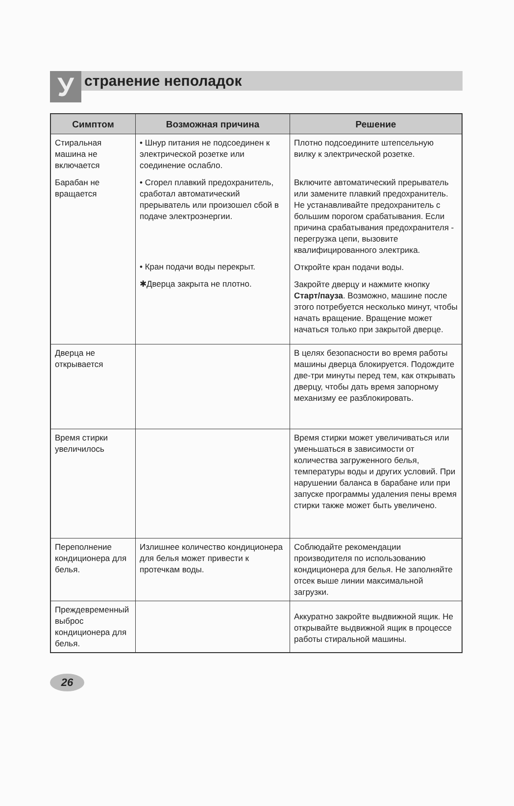У
странение неполадок
| Симптом | Возможная причина | Решение |
| --- | --- | --- |
| Стиральная машина не включается | • Шнур питания не подсоединен к электрической розетке или соединение ослабло. | Плотно подсоедините штепсельную вилку к электрической розетке. |
| Барабан не вращается | • Сгорел плавкий предохранитель, сработал автоматический прерыватель или произошел сбой в подаче электроэнергии. • Кран подачи воды перекрыт. ✱Дверца закрыта не плотно. | Включите автоматический прерыватель или замените плавкий предохранитель. Не устанавливайте предохранитель с большим порогом срабатывания. Если причина срабатывания предохранителя - перегрузка цепи, вызовите квалифицированного электрика. Откройте кран подачи воды. Закройте дверцу и нажмите кнопку Старт/пауза . Возможно, машине после этого потребуется несколько минут, чтобы начать вращение. Вращение может начаться только при закрытой дверце. |
| Дверца не открывается | | В целях безопасности во время работы машины дверца блокируется. Подождите две-три минуты перед тем, как открывать дверцу, чтобы дать время запорному механизму ее разблокировать. |
| Время стирки увеличилось | | Время стирки может увеличиваться или уменьшаться в зависимости от количества загруженного белья, температуры воды и других условий. При нарушении баланса в барабане или при запуске программы удаления пены время стирки также может быть увеличено. |
| Переполнение кондиционера для белья. | Излишнее количество кондиционера для белья может привести к протечкам воды. | Соблюдайте рекомендации производителя по использованию кондиционера для белья. Не заполняйте отсек выше линии максимальной загрузки. |
| Преждевременный выброс кондиционера для белья. | | Аккуратно закройте выдвижной ящик. Не открывайте выдвижной ящик в процессе работы стиральной машины. |
26